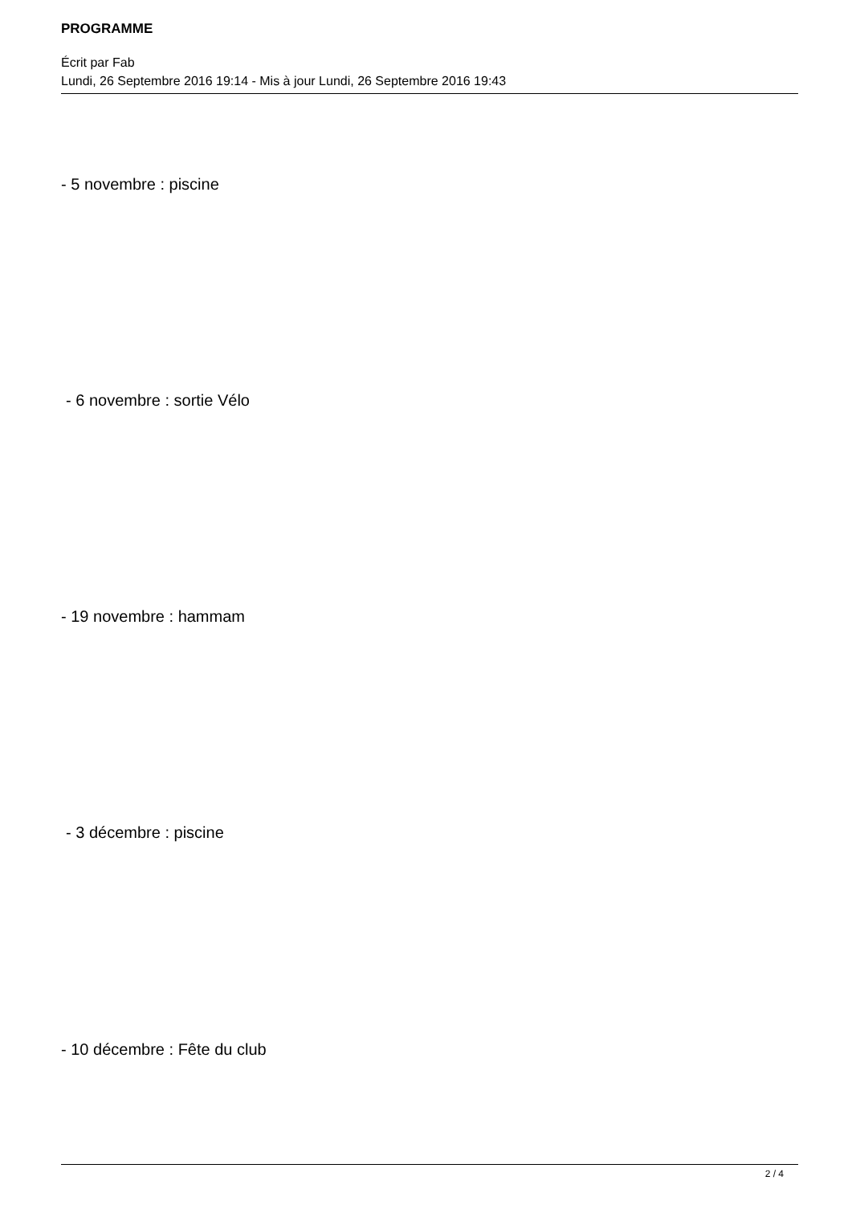PROGRAMME
Écrit par Fab
Lundi, 26 Septembre 2016 19:14 - Mis à jour Lundi, 26 Septembre 2016 19:43
- 5 novembre : piscine
- 6 novembre : sortie Vélo
- 19 novembre : hammam
- 3 décembre : piscine
- 10 décembre : Fête du club
2 / 4